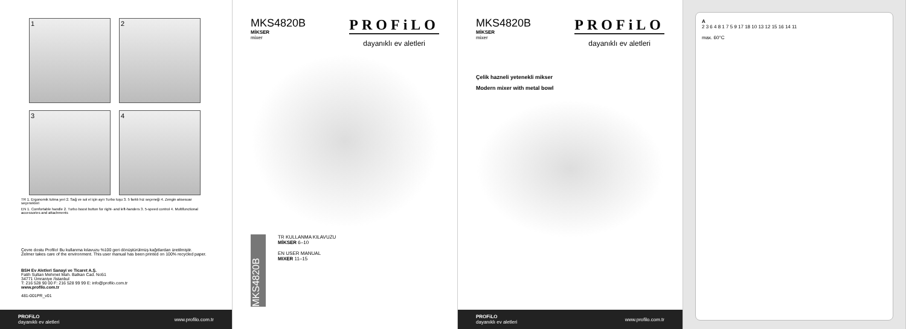1
2
3
4
TR 1. Ergonomik tutma yeri 2. Sağ ve sol el için ayrı Turbo tuşu 3. 5 farklı hız seçeneği 4. Zengin aksesuar seçenekleri
EN 1. Comfortable handle 2. Turbo boost button for right- and left-handers 3. 5-speed control 4. Multifunctional accessories and attachments
Çevre dostu Profilo! Bu kullanma kılavuzu %100 geri dönüştürülmüş kağıtlardan üretilmiştir.
Zelmer takes care of the environment. This user manual has been printed on 100% recycled paper.
BSH Ev Aletleri Sanayi ve Ticaret A.Ş.
Fatih Sultan Mehmet Mah. Balkan Cad. No51
34771 Ümraniye /İstanbul
T: 216 528 90 00 F: 216 528 99 99 E: info@profilo.com.tr
www.profilo.com.tr
481-001PR_v01
PROFiLO
dayanıklı ev aletleri www.profilo.com.tr
MKS4820B
MİKSER
mixer
PROFiLO
dayanıklı ev aletleri
MKS4820B
TR KULLANMA KILAVUZU
MİKSER 6–10
EN USER MANUAL
MIXER 11–15
MKS4820B
MİKSER
mixer
PROFiLO
dayanıklı ev aletleri
Çelik hazneli yetenekli mikser
Modern mixer with metal bowl
PROFiLO
dayanıklı ev aletleri www.profilo.com.tr
A
2 3 6 4 8 1 7 5 9 17 18 10 13 12 15 16 14 11
max. 60°C